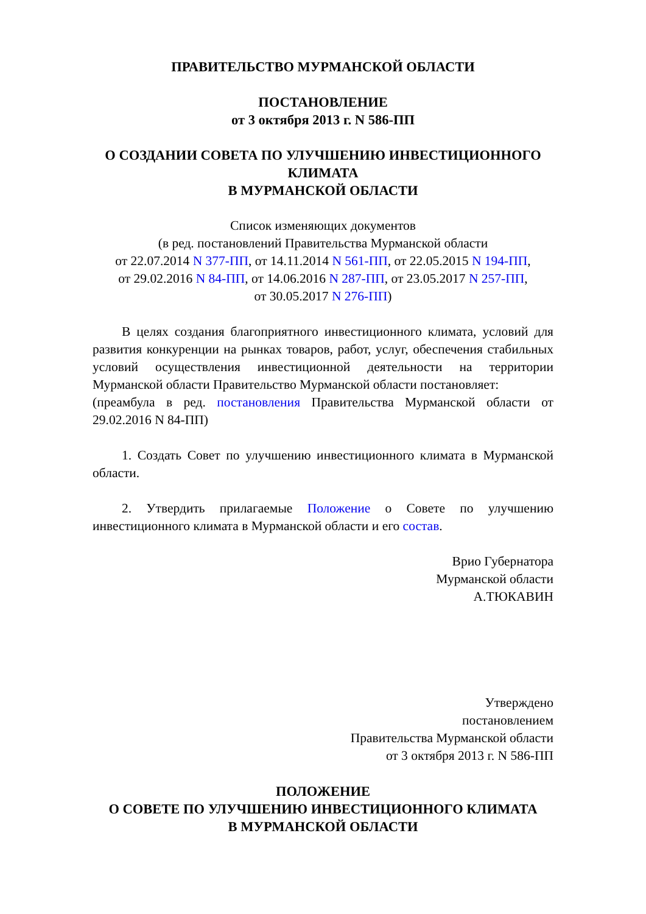ПРАВИТЕЛЬСТВО МУРМАНСКОЙ ОБЛАСТИ
ПОСТАНОВЛЕНИЕ
от 3 октября 2013 г. N 586-ПП
О СОЗДАНИИ СОВЕТА ПО УЛУЧШЕНИЮ ИНВЕСТИЦИОННОГО КЛИМАТА
В МУРМАНСКОЙ ОБЛАСТИ
Список изменяющих документов
(в ред. постановлений Правительства Мурманской области
от 22.07.2014 N 377-ПП, от 14.11.2014 N 561-ПП, от 22.05.2015 N 194-ПП,
от 29.02.2016 N 84-ПП, от 14.06.2016 N 287-ПП, от 23.05.2017 N 257-ПП,
от 30.05.2017 N 276-ПП)
В целях создания благоприятного инвестиционного климата, условий для развития конкуренции на рынках товаров, работ, услуг, обеспечения стабильных условий осуществления инвестиционной деятельности на территории Мурманской области Правительство Мурманской области постановляет:
(преамбула в ред. постановления Правительства Мурманской области от 29.02.2016 N 84-ПП)
1. Создать Совет по улучшению инвестиционного климата в Мурманской области.
2. Утвердить прилагаемые Положение о Совете по улучшению инвестиционного климата в Мурманской области и его состав.
Врио Губернатора
Мурманской области
А.ТЮКАВИН
Утверждено
постановлением
Правительства Мурманской области
от 3 октября 2013 г. N 586-ПП
ПОЛОЖЕНИЕ
О СОВЕТЕ ПО УЛУЧШЕНИЮ ИНВЕСТИЦИОННОГО КЛИМАТА
В МУРМАНСКОЙ ОБЛАСТИ